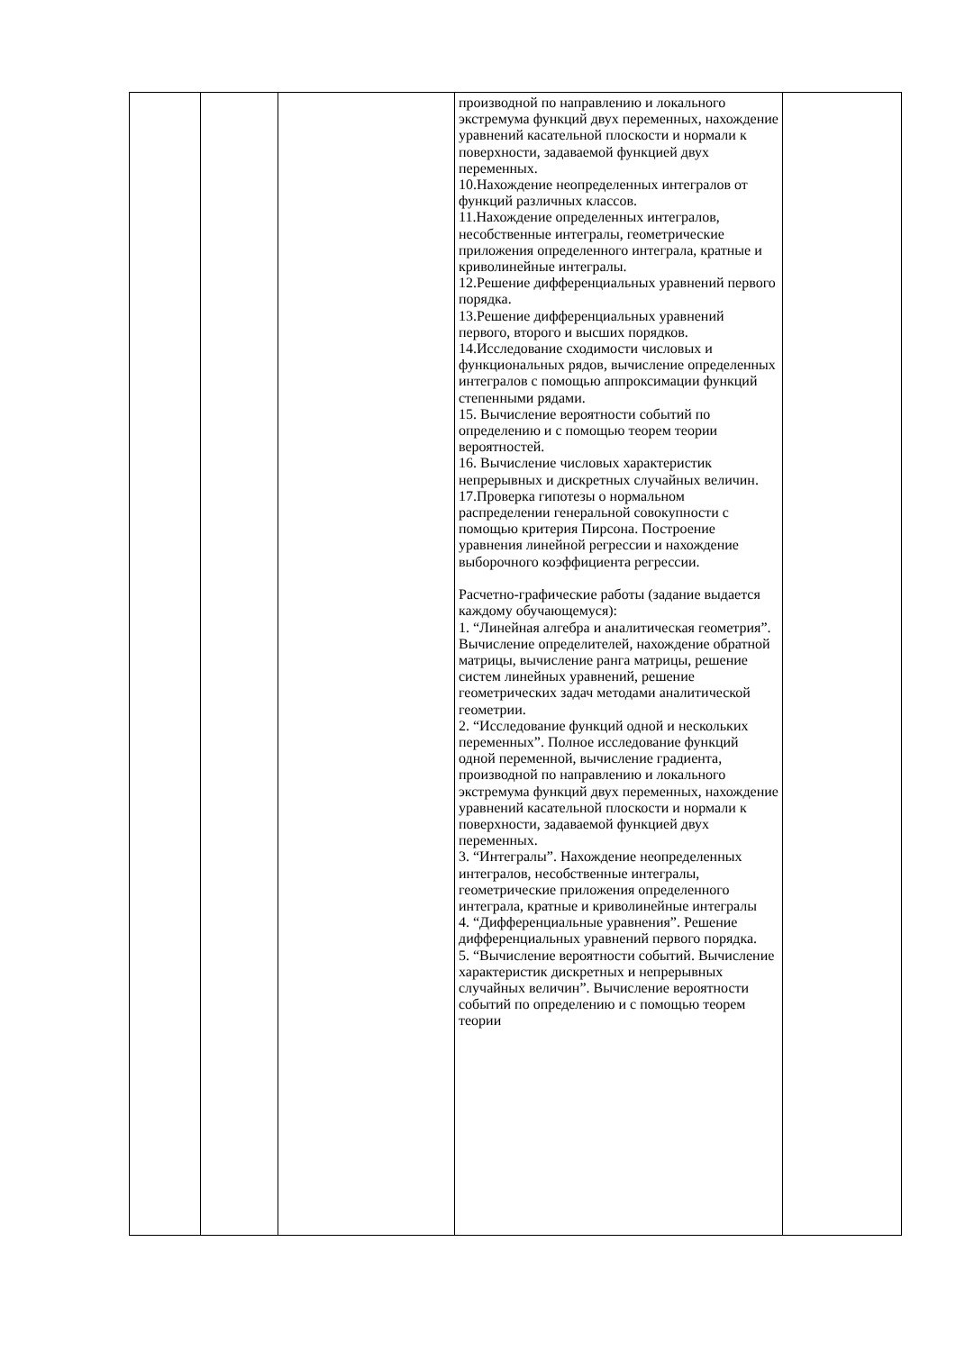| | | | производной по направлению и локального экстремума функций двух переменных, нахождение уравнений касательной плоскости и нормали к поверхности, задаваемой функцией двух переменных. 10.Нахождение неопределенных интегралов от функций различных классов. 11.Нахождение определенных интегралов, несобственные интегралы, геометрические приложения определенного интеграла, кратные и криволинейные интегралы. 12.Решение дифференциальных уравнений первого порядка. 13.Решение дифференциальных уравнений первого, второго и высших порядков. 14.Исследование сходимости числовых и функциональных рядов, вычисление определенных интегралов с помощью аппроксимации функций степенными рядами. 15. Вычисление вероятности событий по определению и с помощью теорем теории вероятностей. 16. Вычисление числовых характеристик непрерывных и дискретных случайных величин. 17.Проверка гипотезы о нормальном распределении генеральной совокупности с помощью критерия Пирсона. Построение уравнения линейной регрессии и нахождение выборочного коэффициента регрессии. Расчетно-графические работы (задание выдается каждому обучающемуся): 1. “Линейная алгебра и аналитическая геометрия”. Вычисление определителей, нахождение обратной матрицы, вычисление ранга матрицы, решение систем линейных уравнений, решение геометрических задач методами аналитической геометрии. 2. “Исследование функций одной и нескольких переменных”. Полное исследование функций одной переменной, вычисление градиента, производной по направлению и локального экстремума функций двух переменных, нахождение уравнений касательной плоскости и нормали к поверхности, задаваемой функцией двух переменных. 3. “Интегралы”. Нахождение неопределенных интегралов, несобственные интегралы, геометрические приложения определенного интеграла, кратные и криволинейные интегралы 4. “Дифференциальные уравнения”. Решение дифференциальных уравнений первого порядка. 5. “Вычисление вероятности событий. Вычисление характеристик дискретных и непрерывных случайных величин”. Вычисление вероятности событий по определению и с помощью теорем теории | |